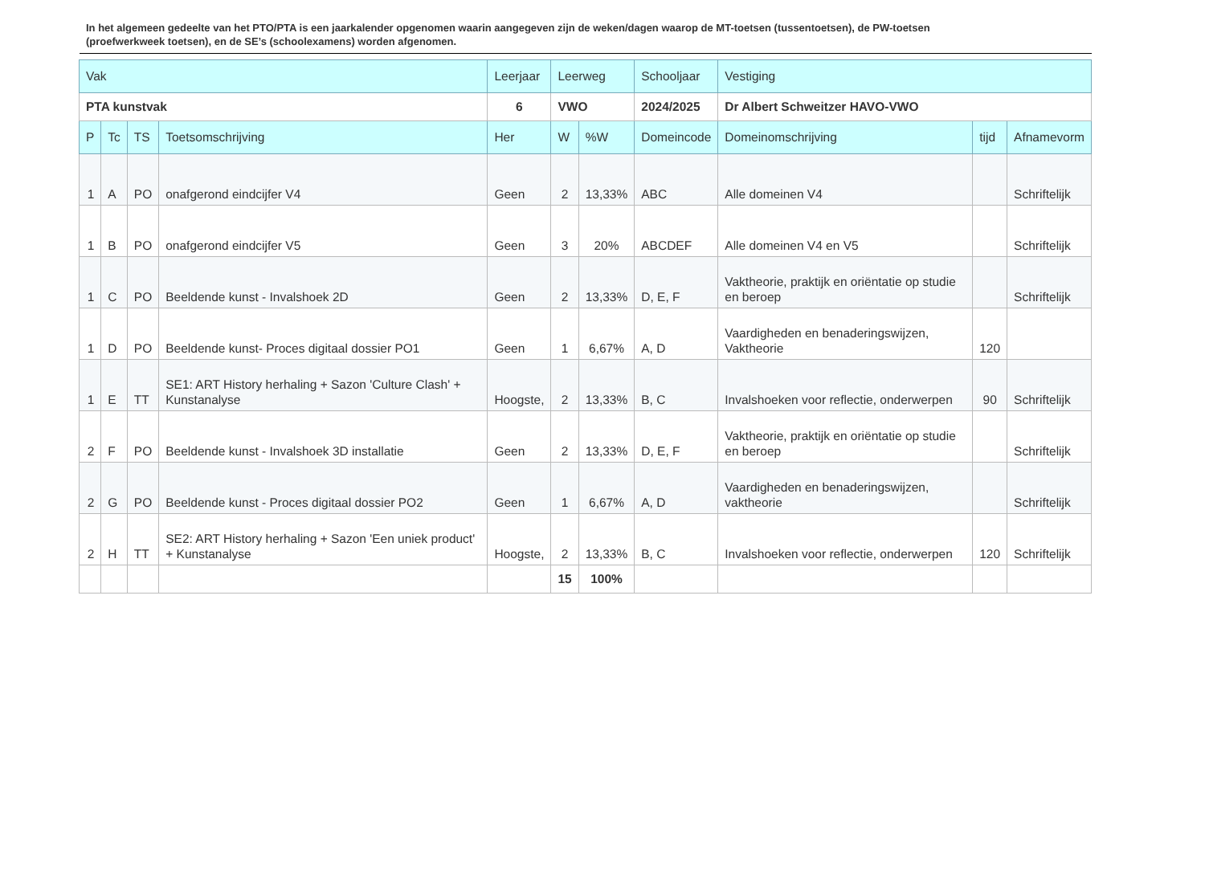In het algemeen gedeelte van het PTO/PTA is een jaarkalender opgenomen waarin aangegeven zijn de weken/dagen waarop de MT-toetsen (tussentoetsen), de PW-toetsen (proefwerkweek toetsen), en de SE’s (schoolexamens) worden afgenomen.
| Vak | | | | Leerjaar | Leerweg | | Schooljaar | Vestiging | | |
| --- | --- | --- | --- | --- | --- | --- | --- | --- | --- | --- |
| PTA kunstvak | | | | 6 | VWO | | 2024/2025 | Dr Albert Schweitzer HAVO-VWO | | |
| P | Tc | TS | Toetsomschrijving | Her | W | %W | Domeincode | Domeinomschrijving | tijd | Afnamevorm |
| 1 | A | PO | onafgerond eindcijfer V4 | Geen | 2 | 13,33% | ABC | Alle domeinen V4 | | Schriftelijk |
| 1 | B | PO | onafgerond eindcijfer V5 | Geen | 3 | 20% | ABCDEF | Alle domeinen V4 en V5 | | Schriftelijk |
| 1 | C | PO | Beeldende kunst - Invalshoek 2D | Geen | 2 | 13,33% | D, E, F | Vaktheorie, praktijk en oriëntatie op studie en beroep | | Schriftelijk |
| 1 | D | PO | Beeldende kunst- Proces digitaal dossier PO1 | Geen | 1 | 6,67% | A, D | Vaardigheden en benaderingswijzen, Vaktheorie | 120 | |
| 1 | E | TT | SE1: ART History herhaling + Sazon 'Culture Clash' + Kunstanalyse | Hoogste, | 2 | 13,33% | B, C | Invalshoeken voor reflectie, onderwerpen | 90 | Schriftelijk |
| 2 | F | PO | Beeldende kunst - Invalshoek 3D installatie | Geen | 2 | 13,33% | D, E, F | Vaktheorie, praktijk en oriëntatie op studie en beroep | | Schriftelijk |
| 2 | G | PO | Beeldende kunst - Proces digitaal dossier PO2 | Geen | 1 | 6,67% | A, D | Vaardigheden en benaderingswijzen, vaktheorie | | Schriftelijk |
| 2 | H | TT | SE2: ART History herhaling + Sazon 'Een uniek product' + Kunstanalyse | Hoogste, | 2 | 13,33% | B, C | Invalshoeken voor reflectie, onderwerpen | 120 | Schriftelijk |
| | | | | | 15 | 100% | | | | |